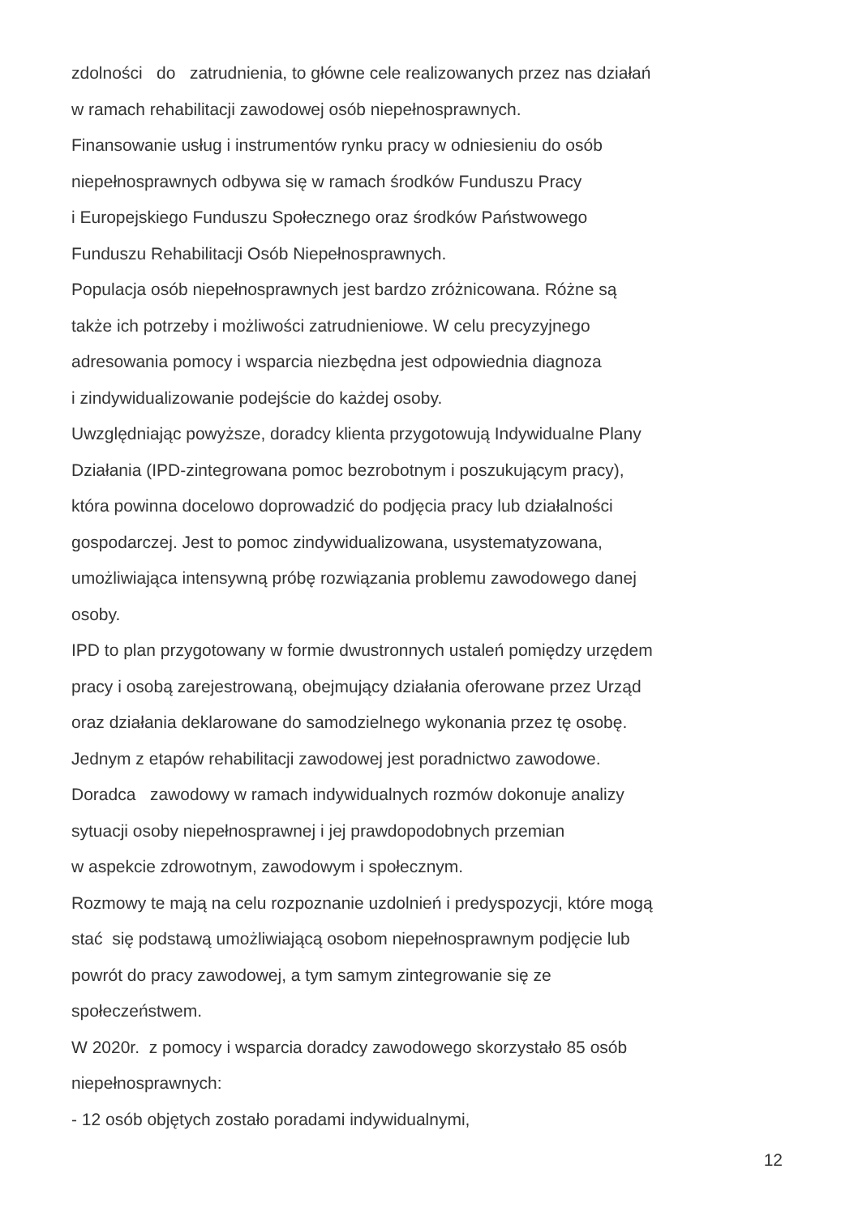zdolności do zatrudnienia, to główne cele realizowanych przez nas działań
w ramach rehabilitacji zawodowej osób niepełnosprawnych.
Finansowanie usług i instrumentów rynku pracy w odniesieniu do osób
niepełnosprawnych odbywa się w ramach środków Funduszu Pracy
i Europejskiego Funduszu Społecznego oraz środków Państwowego
Funduszu Rehabilitacji Osób Niepełnosprawnych.
Populacja osób niepełnosprawnych jest bardzo zróżnicowana. Różne są
także ich potrzeby i możliwości zatrudnieniowe. W celu precyzyjnego
adresowania pomocy i wsparcia niezbędna jest odpowiednia diagnoza
i zindywidualizowanie podejście do każdej osoby.
Uwzględniając powyższe, doradcy klienta przygotowują Indywidualne Plany
Działania (IPD-zintegrowana pomoc bezrobotnym i poszukującym pracy),
która powinna docelowo doprowadzić do podjęcia pracy lub działalności
gospodarczej. Jest to pomoc zindywidualizowana, usystematyzowana,
umożliwiająca intensywną próbę rozwiązania problemu zawodowego danej
osoby.
IPD to plan przygotowany w formie dwustronnych ustaleń pomiędzy urzędem
pracy i osobą zarejestrowaną, obejmujący działania oferowane przez Urząd
oraz działania deklarowane do samodzielnego wykonania przez tę osobę.
Jednym z etapów rehabilitacji zawodowej jest poradnictwo zawodowe.
Doradca zawodowy w ramach indywidualnych rozmów dokonuje analizy
sytuacji osoby niepełnosprawnej i jej prawdopodobnych przemian
w aspekcie zdrowotnym, zawodowym i społecznym.
Rozmowy te mają na celu rozpoznanie uzdolnień i predyspozycji, które mogą
stać się podstawą umożliwiającą osobom niepełnosprawnym podjęcie lub
powrót do pracy zawodowej, a tym samym zintegrowanie się ze
społeczeństwem.
W 2020r. z pomocy i wsparcia doradcy zawodowego skorzystało 85 osób
niepełnosprawnych:
- 12 osób objętych zostało poradami indywidualnymi,
12